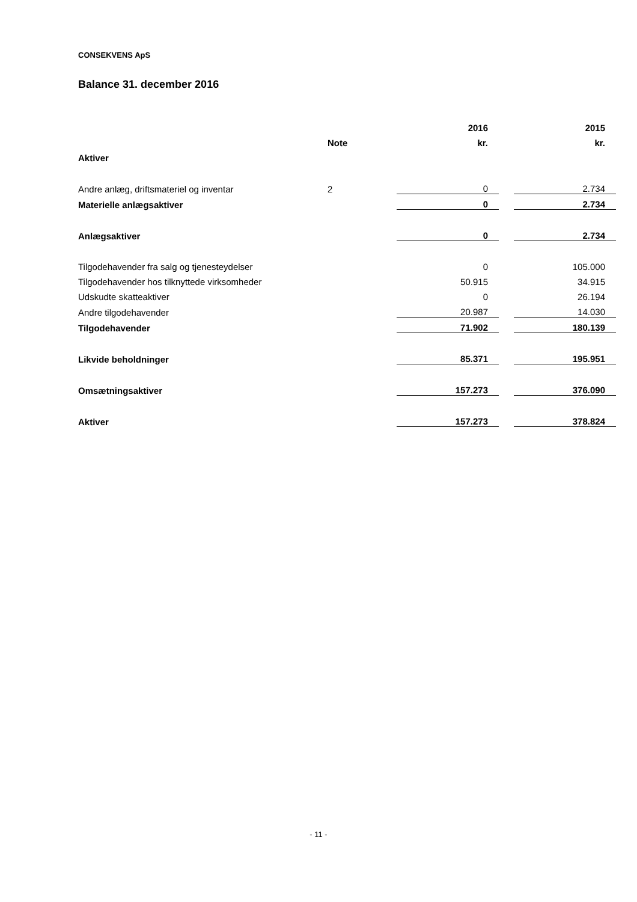CONSEKVENS ApS
Balance 31. december 2016
| | | | 2016 | | 2015 |
| --- | --- | --- | --- | --- | --- |
| | Note | | kr. | | kr. |
| Aktiver | | | | | |
| Andre anlæg, driftsmateriel og inventar | 2 | | 0 | | 2.734 |
| Materielle anlægsaktiver | | | 0 | | 2.734 |
| Anlægsaktiver | | | 0 | | 2.734 |
| Tilgodehavender fra salg og tjenesteydelser | | | 0 | | 105.000 |
| Tilgodehavender hos tilknyttede virksomheder | | | 50.915 | | 34.915 |
| Udskudte skatteaktiver | | | 0 | | 26.194 |
| Andre tilgodehavender | | | 20.987 | | 14.030 |
| Tilgodehavender | | | 71.902 | | 180.139 |
| Likvide beholdninger | | | 85.371 | | 195.951 |
| Omsætningsaktiver | | | 157.273 | | 376.090 |
| Aktiver | | | 157.273 | | 378.824 |
- 11 -